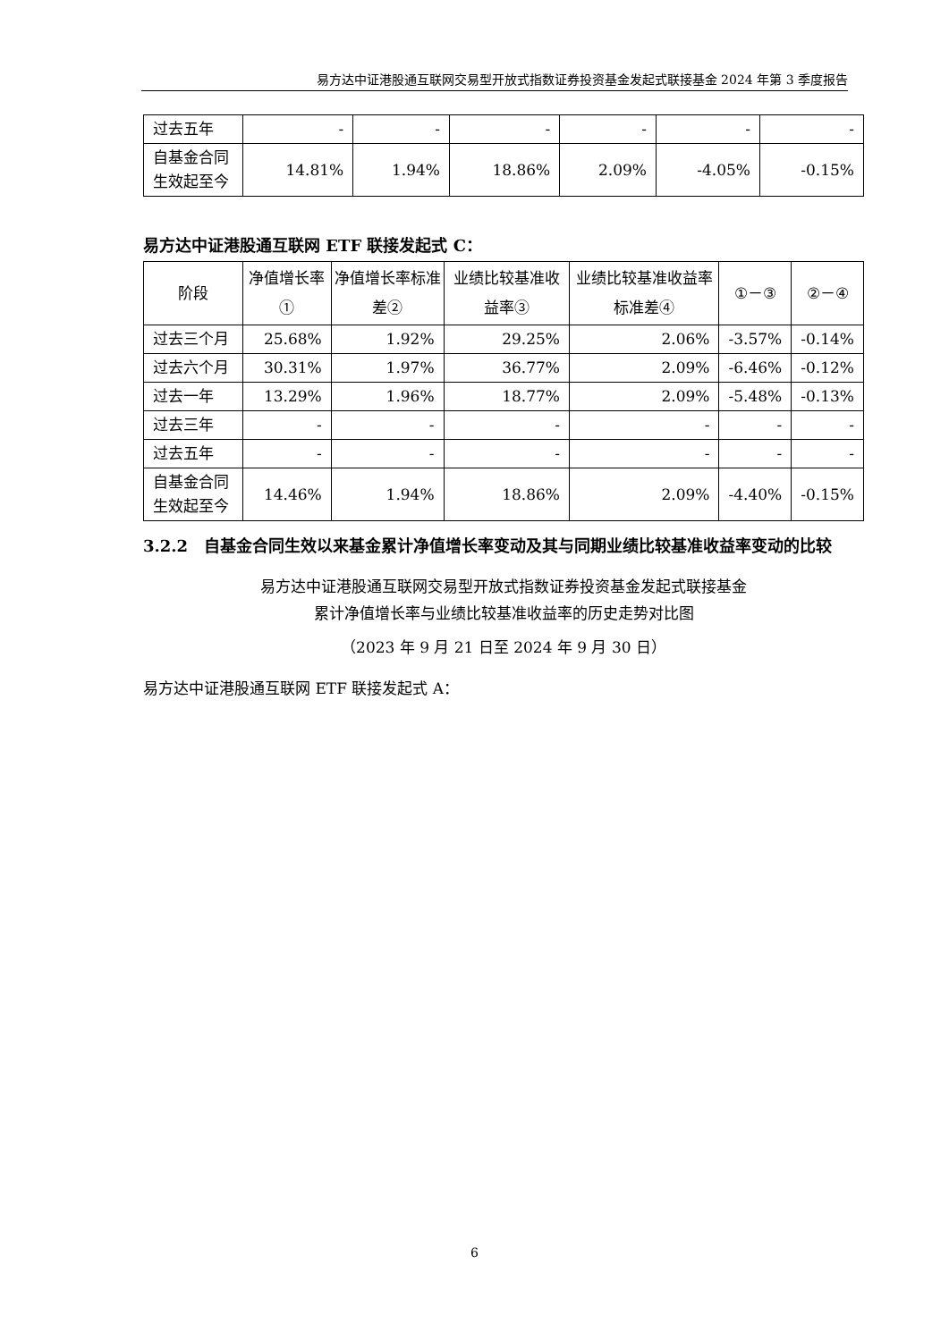易方达中证港股通互联网交易型开放式指数证券投资基金发起式联接基金 2024 年第 3 季度报告
| 过去五年 | - | - | - | - | - | - |
| 自基金合同生效起至今 | 14.81% | 1.94% | 18.86% | 2.09% | -4.05% | -0.15% |
易方达中证港股通互联网 ETF 联接发起式 C：
| 阶段 | 净值增长率① | 净值增长率标准差② | 业绩比较基准收益率③ | 业绩比较基准收益率标准差④ | ①－③ | ②－④ |
| --- | --- | --- | --- | --- | --- | --- |
| 过去三个月 | 25.68% | 1.92% | 29.25% | 2.06% | -3.57% | -0.14% |
| 过去六个月 | 30.31% | 1.97% | 36.77% | 2.09% | -6.46% | -0.12% |
| 过去一年 | 13.29% | 1.96% | 18.77% | 2.09% | -5.48% | -0.13% |
| 过去三年 | - | - | - | - | - | - |
| 过去五年 | - | - | - | - | - | - |
| 自基金合同生效起至今 | 14.46% | 1.94% | 18.86% | 2.09% | -4.40% | -0.15% |
3.2.2　自基金合同生效以来基金累计净值增长率变动及其与同期业绩比较基准收益率变动的比较
易方达中证港股通互联网交易型开放式指数证券投资基金发起式联接基金
累计净值增长率与业绩比较基准收益率的历史走势对比图
（2023 年 9 月 21 日至 2024 年 9 月 30 日）
易方达中证港股通互联网 ETF 联接发起式 A：
6